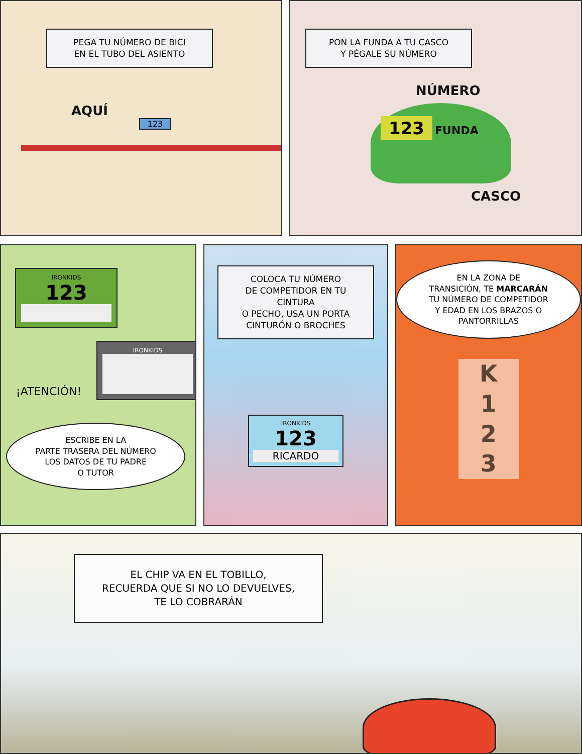PEGA TU NÚMERO DE BICI
EN EL TUBO DEL ASIENTO
AQUÍ
123
PON LA FUNDA A TU CASCO
Y PÉGALE SU NÚMERO
NÚMERO
123 FUNDA
CASCO
IRONKIDS
123
IRONKIDS
¡ATENCIÓN!
ESCRIBE EN LA
PARTE TRASERA DEL NÚMERO
LOS DATOS DE TU PADRE
O TUTOR
COLOCA TU NÚMERO
DE COMPETIDOR EN TU CINTURA
O PECHO, USA UN PORTA
CINTURÓN O BROCHES
IRONKIDS
123
RICARDO
EN LA ZONA DE
TRANSICIÓN, TE MARCARÁN
TU NÚMERO DE COMPETIDOR
Y EDAD EN LOS BRAZOS O
PANTORRILLAS
K
1
2
3
EL CHIP VA EN EL TOBILLO,
RECUERDA QUE SI NO LO DEVUELVES,
TE LO COBRARÁN